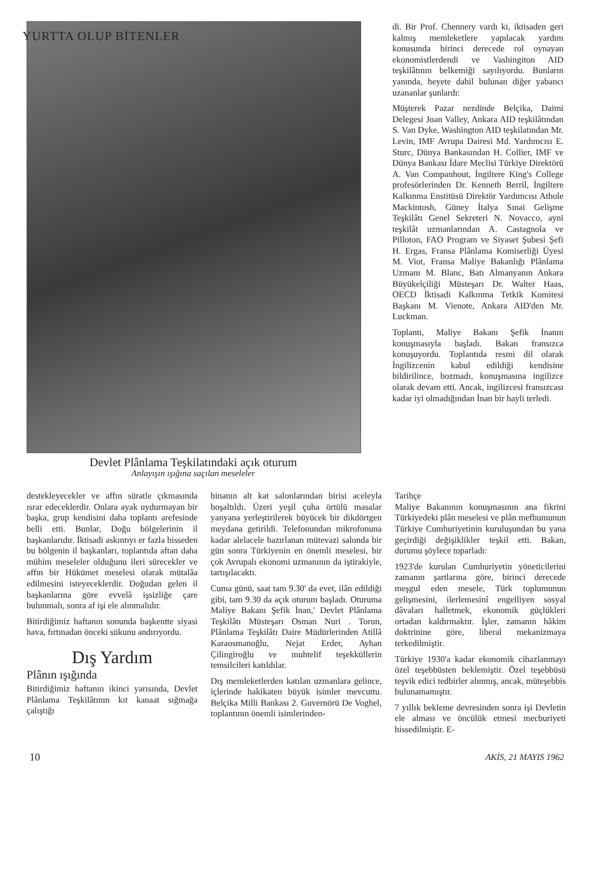YURTTA OLUP BİTENLER
Devlet Plânlama Teşkilatındaki açık oturum
Anlayışın ışığına saçılan meseleler
di. Bir Prof. Chennery vardı ki, iktisaden geri kalmış memleketlere yapılacak yardım konusunda birinci derecede rol oynayan ekonomistlerdendi ve Vashingiton AID teşkilâtının belkemiği sayılıyordu. Bunların yanında, heyete dahil bulunan diğer yabancı uzananlar şunlardı:
Müşterek Pazar nezdinde Belçika, Daimi Delegesi Joan Valley, Ankara AID teşkilâtından S. Van Dyke, Washington AID teşkilatından Mr. Levin, IMF Avrupa Dairesi Md. Yardımcısı E. Sturc, Dünya Bankasından H. Collier, IMF ve Dünya Bankası İdare Meclisi Türkiye Direktörü A. Van Companhout, İngiltere King's College profesörlerinden Dr. Kenneth Berril, İngiltere Kalkınma Enstitüsü Direktör Yardımcısı Athole Mackintosh, Güney İtalya Sınai Gelişme Teşkilâtı Genel Sekreteri N. Novacco, ayni teşkilât uzmanlarından A. Castagnola ve Pilloton, FAO Program ve Siyaset Şubesi Şefi H. Ergas, Fransa Plânlama Komiserliği Üyesi M. Viot, Fransa Maliye Bakanlığı Plânlama Uzmanı M. Blanc, Batı Almanyanın Ankara Büyükelçiliği Müsteşarı Dr. Walter Haas, OECD İktisadi Kalkınma Tetkik Komitesi Başkanı M. Vienote, Ankara AID'den Mr. Luckman.
Toplantı, Maliye Bakanı Şefik İnanın konuşmasıyla başladı. Bakan fransızca konuşuyordu. Toplantıda resmi dil olarak İngilizcenin kabul edildiği kendisine bildirilince, bozmadı, konuşmasına ingilizce olarak devam etti. Ancak, ingilizcesi fransızcası kadar iyi olmadığından İnan bir hayli terledi.
destekleyecekler ve affın süratle çıkmasında ısrar edeceklerdir. Onlara ayak uydurmayan bir başka, grup kendisini daha toplantı arefesinde belli etti. Bunlar, Doğu bölgelerinin il başkanlarıdır. İktisadi askıntıyı er fazla hisseden bu bölgenin il başkanları, toplantıda aftan daha mühim meseleler olduğunu ileri sürecekler ve affın bir Hükümet meselesi olarak mütalâa edilmesini isteyeceklerdir. Doğudan gelen il başkanlarına göre evvelâ işsizliğe çare bulunmalı, sonra af işi ele alınmalıdır.
Bitirdiğimiz haftanın sonunda başkentte siyasi hava, fırtınadan önceki sükunu andırıyordu.
Dış Yardım
Plânın ışığında
Bitirdiğimiz haftanın ikinci yarısında, Devlet Plânlama Teşkilâtının kıt kanaat sığmağa çalıştığı
binanın alt kat salonlarından birisi aceleyla boşaltıldı. Üzeri yeşil çuha örtülü masalar yanyana yerleştirilerek büyücek bir dikdörtgen meydana getirildi. Telefonundan mikrofonuna kadar alelacele hazırlanan mütevazi salonda bir gün sonra Türkiyenin en önemli meselesi, bir çok Avrupalı ekonomi uzmanının da iştirakiyle, tartışılacaktı.
Cuma günü, saat tam 9.30' da evet, ilân edildiği gibi, tam 9.30 da açık oturum başladı. Oturuma Maliye Bakanı Şefik İnan,' Devlet Plânlama Teşkilâtı Müsteşarı Osman Nuri . Torun, Plânlama Teşkilâtı Daire Müdürlerinden Atillâ Karaosmanoğlu, Nejat Erder, Ayhan Çilingiroğlu ve muhtelif teşekküllerin temsilcileri katıldılar.
Dış memleketlerden katılan uzmanlara gelince, içlerinde hakikaten büyük isimler mevcuttu. Belçika Milli Bankası 2. Guvernörü De Voghel, toplantının önemli isimlerinden-
Tarihçe
Maliye Bakanının konuşmasının ana fikrini Türkiyedeki plân meselesi ve plân mefhumunun Türkiye Cumhuriyetinin kuruluşundan bu yana geçirdiği değişiklikler teşkil etti. Bakan, durumu şöylece toparladı:
1923'de kurulan Cumhuriyetin yöneticilerini zamanın şartlarına göre, birinci derecede meşgul eden mesele, Türk toplumunun gelişmesini, ilerlemesinî engelliyen sosyal dâvaları halletmek, ekonomik güçlükleri ortadan kaldırmaktır. İşler, zamanın hâkim doktrinine göre, liberal mekanizmaya terkedilmiştir.
Türkiye 1930'a kadar ekonomik cihazlanmayı özel teşebbüsten beklemiştir. Özel teşebbüsü teşvik edici tedbirler alınmış, ancak, müteşebbis bulunamamıştır.
7 yıllık bekleme devresinden sonra işi Devletin ele alması ve öncülük etmesi mecburiyeti hissedilmiştir. E-
10 AKİS, 21 MAYIS 1962